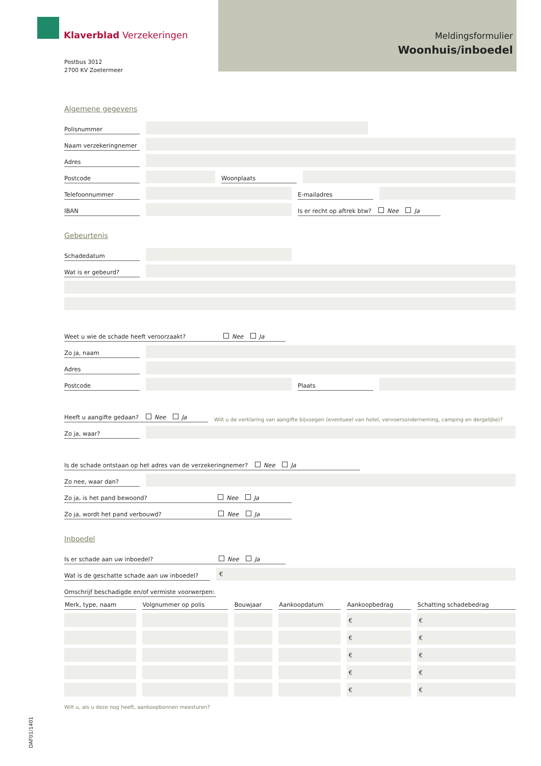Klaverblad Verzekeringen
Postbus 3012
2700 KV Zoetermeer
Meldingsformulier
Woonhuis/inboedel
Algemene gegevens
Polisnummer
Naam verzekeringnemer
Adres
Postcode Woonplaats
Telefoonnummer E-mailadres
IBAN Is er recht op aftrek btw? Nee Ja
Gebeurtenis
Schadedatum
Wat is er gebeurd?
Weet u wie de schade heeft veroorzaakt? Nee Ja
Zo ja, naam
Adres
Postcode Plaats
Heeft u aangifte gedaan? Nee Ja Wilt u de verklaring van aangifte bijvoegen (eventueel van hotel, vervoersonderneming, camping en dergelijke)?
Zo ja, waar?
Is de schade ontstaan op het adres van de verzekeringnemer? Nee Ja
Zo nee, waar dan?
Zo ja, is het pand bewoond? Nee Ja
Zo ja, wordt het pand verbouwd? Nee Ja
Inboedel
Is er schade aan uw inboedel? Nee Ja
Wat is de geschatte schade aan uw inboedel? €
Omschrijf beschadigde en/of vermiste voorwerpen:
| Merk, type, naam | Volgnummer op polis | Bouwjaar | Aankoopdatum | Aankoopbedrag | Schatting schadebedrag |
| --- | --- | --- | --- | --- | --- |
| | | | | € | € |
| | | | | € | € |
| | | | | € | € |
| | | | | € | € |
| | | | | € | € |
Wilt u, als u deze nog heeft, aankoopbonnen meesturen?
DAF01/1401